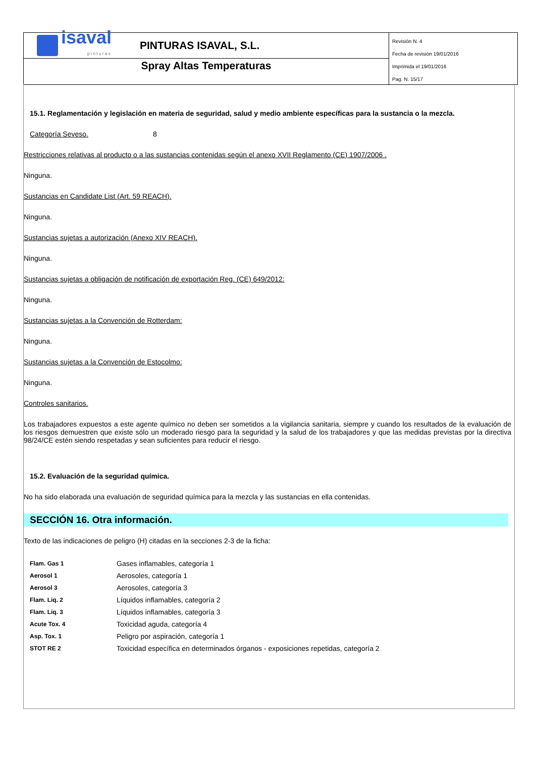isaval
pinturas
PINTURAS ISAVAL, S.L.
Spray Altas Temperaturas
Revisión N. 4
Fecha de revisión 19/01/2016
Imprimida el 19/01/2016
Pag. N. 15/17
15.1. Reglamentación y legislación en materia de seguridad, salud y medio ambiente específicas para la sustancia o la mezcla.
Categoría Seveso. 8
Restricciones relativas al producto o a las sustancias contenidas según el anexo XVII Reglamento (CE) 1907/2006 .
Ninguna.
Sustancias en Candidate List (Art. 59 REACH).
Ninguna.
Sustancias sujetas a autorización (Anexo XIV REACH).
Ninguna.
Sustancias sujetas a obligación de notificación de exportación Reg. (CE) 649/2012:
Ninguna.
Sustancias sujetas a la Convención de Rotterdam:
Ninguna.
Sustancias sujetas a la Convención de Estocolmo:
Ninguna.
Controles sanitarios.
Los trabajadores expuestos a este agente químico no deben ser sometidos a la vigilancia sanitaria, siempre y cuando los resultados de la evaluación de los riesgos demuestren que existe sólo un moderado riesgo para la seguridad y la salud de los trabajadores y que las medidas previstas por la directiva 98/24/CE estén siendo respetadas y sean suficientes para reducir el riesgo.
15.2. Evaluación de la seguridad química.
No ha sido elaborada una evaluación de seguridad química para la mezcla y las sustancias en ella contenidas.
SECCIÓN 16. Otra información.
Texto de las indicaciones de peligro (H) citadas en la secciones 2-3 de la ficha:
| Flam. Gas 1 | Gases inflamables, categoría 1 |
| Aerosol 1 | Aerosoles, categoría 1 |
| Aerosol 3 | Aerosoles, categoría 3 |
| Flam. Liq. 2 | Líquidos inflamables, categoría 2 |
| Flam. Liq. 3 | Líquidos inflamables, categoría 3 |
| Acute Tox. 4 | Toxicidad aguda, categoría 4 |
| Asp. Tox. 1 | Peligro por aspiración, categoría 1 |
| STOT RE 2 | Toxicidad específica en determinados órganos - exposiciones repetidas, categoría 2 |